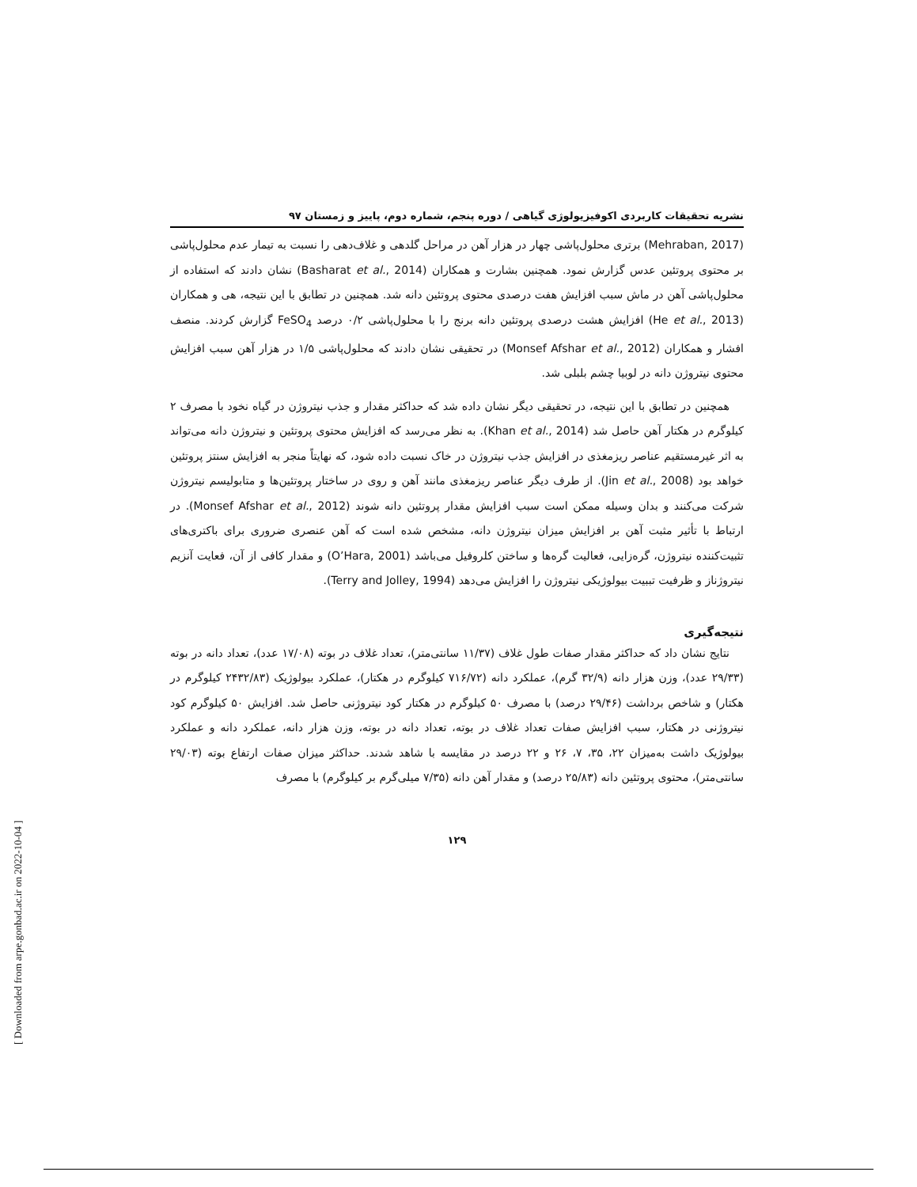نشریه تحقیقات کاربردی اکوفیزیولوژی گیاهی / دوره پنجم، شماره دوم، پاییز و زمستان ۹۷
(Mehraban, 2017) برتری محلول‌پاشی چهار در هزار آهن در مراحل گلدهی و غلاف‌دهی را نسبت به تیمار عدم محلول‌پاشی بر محتوی پروتئین عدس گزارش نمود. همچنین بشارت و همکاران (Basharat et al., 2014) نشان دادند که استفاده از محلول‌پاشی آهن در ماش سبب افزایش هفت درصدی محتوی پروتئین دانه شد. همچنین در تطابق با این نتیجه، هی و همکاران (He et al., 2013) افزایش هشت درصدی پروتئین دانه برنج را با محلول‌پاشی ۰/۲ درصد FeSO<sub>4</sub> گزارش کردند. منصف افشار و همکاران (Monsef Afshar et al., 2012) در تحقیقی نشان دادند که محلول‌پاشی ۱/۵ در هزار آهن سبب افزایش محتوی نیتروژن دانه در لوبیا چشم بلبلی شد.
همچنین در تطابق با این نتیجه، در تحقیقی دیگر نشان داده شد که حداکثر مقدار و جذب نیتروژن در گیاه نخود با مصرف ۲ کیلوگرم در هکتار آهن حاصل شد (Khan et al., 2014). به نظر می‌رسد که افزایش محتوی پروتئین و نیتروژن دانه می‌تواند به اثر غیرمستقیم عناصر ریزمغذی در افزایش جذب نیتروژن در خاک نسبت داده شود، که نهایتاً منجر به افزایش سنتز پروتئین خواهد بود (Jin et al., 2008). از طرف دیگر عناصر ریزمغذی مانند آهن و روی در ساختار پروتئین‌ها و متابولیسم نیتروژن شرکت می‌کنند و بدان وسیله ممکن است سبب افزایش مقدار پروتئین دانه شوند (Monsef Afshar et al., 2012). در ارتباط با تأثیر مثبت آهن بر افزایش میزان نیتروژن دانه، مشخص شده است که آهن عنصری ضروری برای باکتری‌های تثبیت‌کننده نیتروژن، گره‌زایی، فعالیت گره‌ها و ساختن کلروفیل می‌باشد (O’Hara, 2001) و مقدار کافی از آن، فعایت آنزیم نیتروژناز و ظرفیت تببیت بیولوژیکی نیتروژن را افزایش می‌دهد (Terry and Jolley, 1994).
نتیجه‌گیری
نتایج نشان داد که حداکثر مقدار صفات طول غلاف (۱۱/۳۷ سانتی‌متر)، تعداد غلاف در بوته (۱۷/۰۸ عدد)، تعداد دانه در بوته (۲۹/۳۳ عدد)، وزن هزار دانه (۳۲/۹ گرم)، عملکرد دانه (۷۱۶/۷۲ کیلوگرم در هکتار)، عملکرد بیولوژیک (۲۴۳۲/۸۳ کیلوگرم در هکتار) و شاخص برداشت (۲۹/۴۶ درصد) با مصرف ۵۰ کیلوگرم در هکتار کود نیتروژنی حاصل شد. افزایش ۵۰ کیلوگرم کود نیتروژنی در هکتار، سبب افزایش صفات تعداد غلاف در بوته، تعداد دانه در بوته، وزن هزار دانه، عملکرد دانه و عملکرد بیولوژیک داشت به‌میزان ۲۲، ۳۵، ۷، ۲۶ و ۲۲ درصد در مقایسه با شاهد شدند. حداکثر میزان صفات ارتفاع بوته (۲۹/۰۳ سانتی‌متر)، محتوی پروتئین دانه (۲۵/۸۳ درصد) و مقدار آهن دانه (۷/۳۵ میلی‌گرم بر کیلوگرم) با مصرف
۱۲۹
[ Downloaded from arpe.gonbad.ac.ir on 2022-10-04 ]